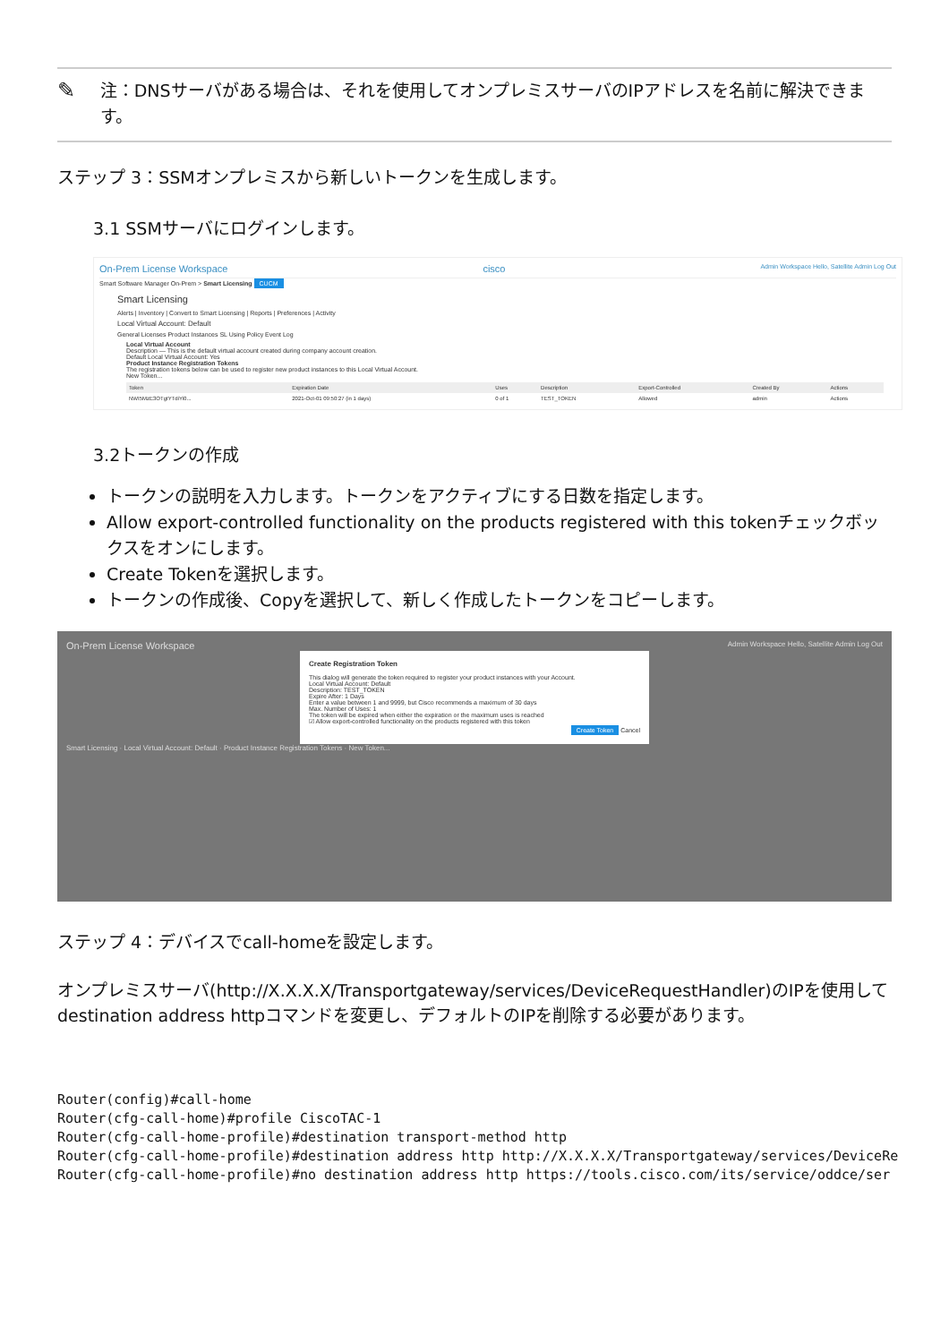✎
注：DNSサーバがある場合は、それを使用してオンプレミスサーバのIPアドレスを名前に解決できます。
ステップ 3：SSMオンプレミスから新しいトークンを生成します。
3.1 SSMサーバにログインします。
On-Prem License Workspace cisco Admin Workspace Hello, Satellite Admin Log Out
Smart Software Manager On-Prem > Smart Licensing CUCM
Smart Licensing
Alerts | Inventory | Convert to Smart Licensing | Reports | Preferences | Activity
Local Virtual Account: Default
General Licenses Product Instances SL Using Policy Event Log
Local Virtual Account
Description — This is the default virtual account created during company account creation.
Default Local Virtual Account: Yes
Product Instance Registration Tokens
The registration tokens below can be used to register new product instances to this Local Virtual Account.
New Token...
| Token | Expiration Date | Uses | Description | Export-Controlled | Created By | Actions |
| --- | --- | --- | --- | --- | --- | --- |
| NWI5MzE3OTgtYTdiYi0... | 2021-Oct-01 09:50:27 (in 1 days) | 0 of 1 | TEST_TOKEN | Allowed | admin | Actions |
3.2トークンの作成
トークンの説明を入力します。トークンをアクティブにする日数を指定します。
Allow export-controlled functionality on the products registered with this tokenチェックボックスをオンにします。
Create Tokenを選択します。
トークンの作成後、Copyを選択して、新しく作成したトークンをコピーします。
On-Prem License Workspace Admin Workspace Hello, Satellite Admin Log Out
Create Registration Token
This dialog will generate the token required to register your product instances with your Account.
Local Virtual Account: Default
Description: TEST_TOKEN
Expire After: 1 Days
Enter a value between 1 and 9999, but Cisco recommends a maximum of 30 days
Max. Number of Uses: 1
The token will be expired when either the expiration or the maximum uses is reached
☑ Allow export-controlled functionality on the products registered with this token
Create Token Cancel
Smart Licensing · Local Virtual Account: Default · Product Instance Registration Tokens · New Token...
ステップ 4：デバイスでcall-homeを設定します。
オンプレミスサーバ(http://X.X.X.X/Transportgateway/services/DeviceRequestHandler)のIPを使用してdestination address httpコマンドを変更し、デフォルトのIPを削除する必要があります。
Router(config)#call-home
Router(cfg-call-home)#profile CiscoTAC-1
Router(cfg-call-home-profile)#destination transport-method http
Router(cfg-call-home-profile)#destination address http http://X.X.X.X/Transportgateway/services/DeviceRe
Router(cfg-call-home-profile)#no destination address http https://tools.cisco.com/its/service/oddce/ser